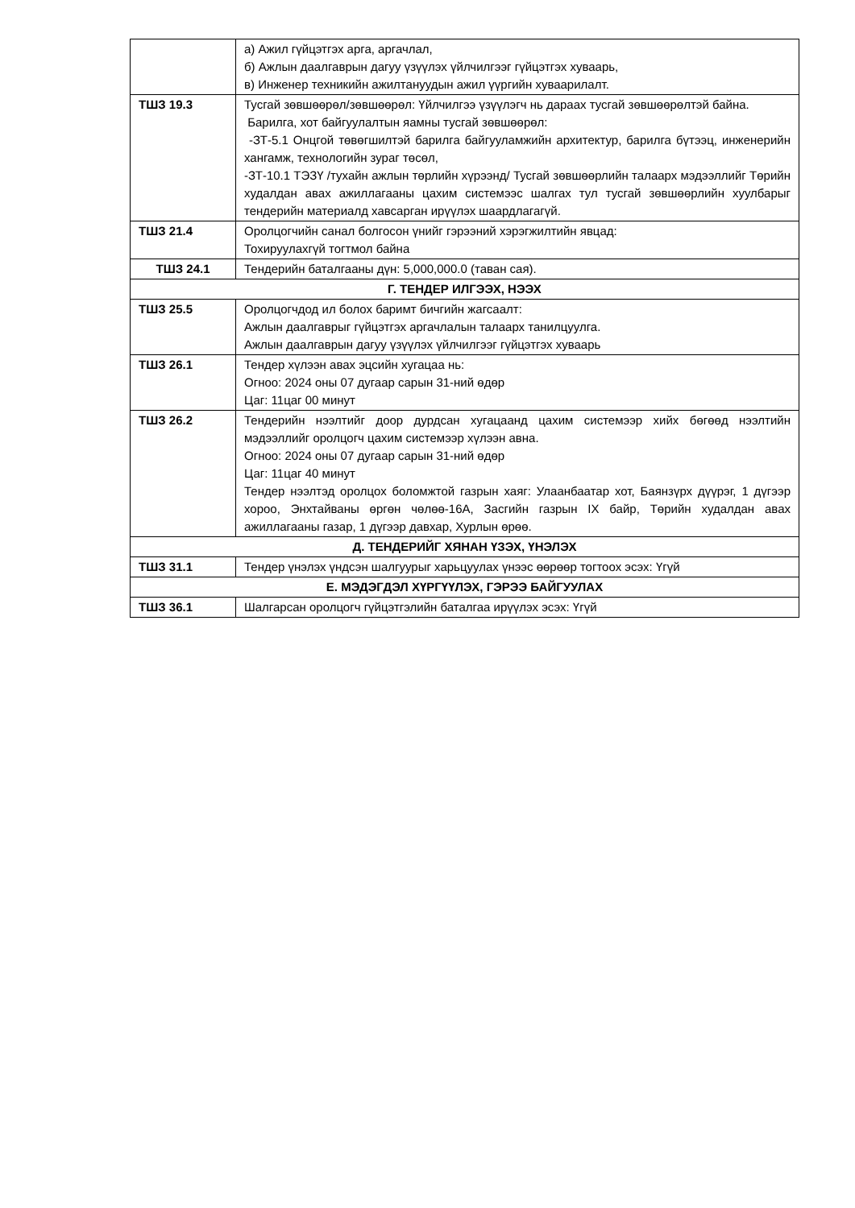| | а) Ажил гүйцэтгэх арга, аргачлал, б) Ажлын даалгаврын дагуу үзүүлэх үйлчилгээг гүйцэтгэх хуваарь, в) Инженер техникийн ажилтануудын ажил үүргийн хуваарилалт. |
| ТШЗ 19.3 | Тусгай зөвшөөрөл/зөвшөөрөл: Үйлчилгээ үзүүлэгч нь дараах тусгай зөвшөөрөлтэй байна. Барилга, хот байгуулалтын яамны тусгай зөвшөөрөл: -ЗТ-5.1 Онцгой төвөгшилтэй барилга байгууламжийн архитектур, барилга бүтээц, инженерийн хангамж, технологийн зураг төсөл, -ЗТ-10.1 ТЭЗҮ /тухайн ажлын төрлийн хүрээнд/ Тусгай зөвшөөрлийн талаарх мэдээллийг Төрийн худалдан авах ажиллагааны цахим системээс шалгах тул тусгай зөвшөөрлийн хуулбарыг тендерийн материалд хавсарган ирүүлэх шаардлагагүй. |
| ТШЗ 21.4 | Оролцогчийн санал болгосон үнийг гэрээний хэрэгжилтийн явцад: Тохируулахгүй тогтмол байна |
| ТШЗ 24.1 | Тендерийн баталгааны дүн: 5,000,000.0 (таван сая). |
| Г. ТЕНДЕР ИЛГЭЭХ, НЭЭХ | |
| ТШЗ 25.5 | Оролцогчдод ил болох баримт бичгийн жагсаалт: Ажлын даалгаврыг гүйцэтгэх аргачлалын талаарх танилцуулга. Ажлын даалгаврын дагуу үзүүлэх үйлчилгээг гүйцэтгэх хуваарь |
| ТШЗ 26.1 | Тендер хүлээн авах эцсийн хугацаа нь: Огноо: 2024 оны 07 дугаар сарын 31-ний өдөр Цаг: 11цаг 00 минут |
| ТШЗ 26.2 | Тендерийн нээлтийг доор дурдсан хугацаанд цахим системээр хийх бөгөөд нээлтийн мэдээллийг оролцогч цахим системээр хүлээн авна. Огноо: 2024 оны 07 дугаар сарын 31-ний өдөр Цаг: 11цаг 40 минут Тендер нээлтэд оролцох боломжтой газрын хаяг: Улаанбаатар хот, Баянзүрх дүүрэг, 1 дүгээр хороо, Энхтайваны өргөн чөлөө-16А, Засгийн газрын IX байр, Төрийн худалдан авах ажиллагааны газар, 1 дүгээр давхар, Хурлын өрөө. |
| Д. ТЕНДЕРИЙГ ХЯНАН ҮЗЭХ, ҮНЭЛЭХ | |
| ТШЗ 31.1 | Тендер үнэлэх үндсэн шалгуурыг харьцуулах үнээс өөрөөр тогтоох эсэх: Үгүй |
| Е. МЭДЭГДЭЛ ХҮРГҮҮЛЭХ, ГЭРЭЭ БАЙГУУЛАХ | |
| ТШЗ 36.1 | Шалгарсан оролцогч гүйцэтгэлийн баталгаа ирүүлэх эсэх: Үгүй |